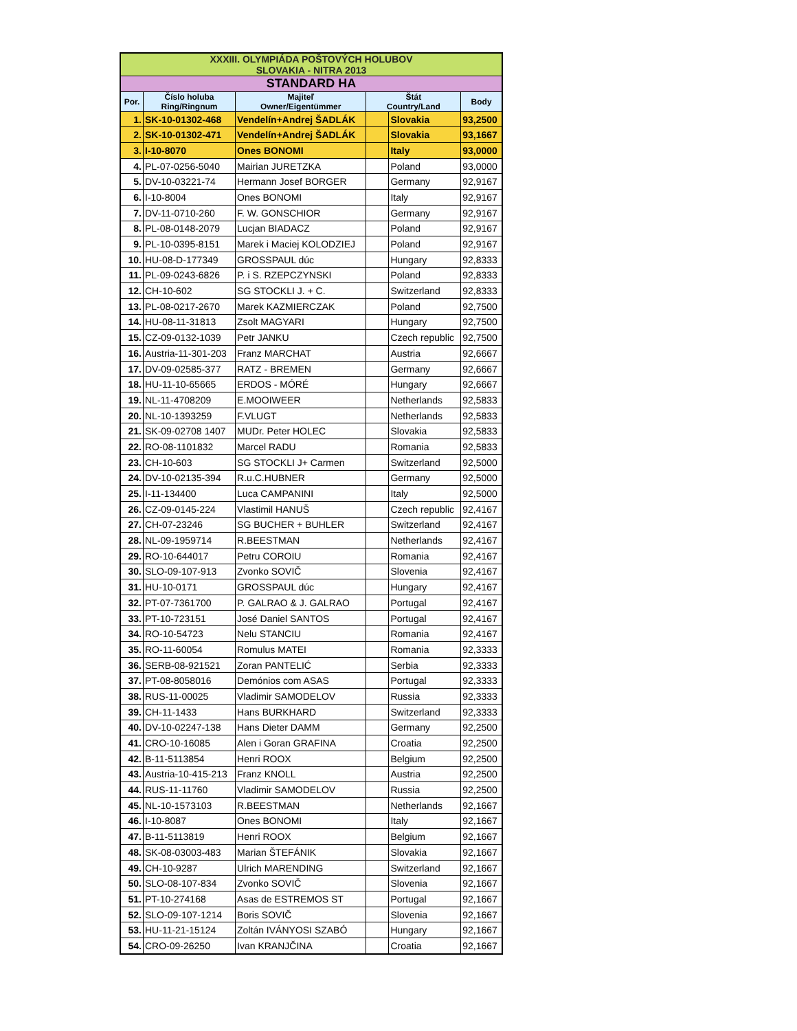| XXXIII. OLYMPIÁDA POŠTOVÝCH HOLUBOV SLOVAKIA - NITRA 2013 | | | | | |
| STANDARD HA | | | | | |
| Por. | Číslo holuba Ring/Ringnum | Majiteľ Owner/Eigentümmer | Štát Country/Land | | Body |
| 1. | SK-10-01302-468 | Vendelín+Andrej ŠADLÁK | | Slovakia | 93,2500 |
| 2. | SK-10-01302-471 | Vendelín+Andrej ŠADLÁK | | Slovakia | 93,1667 |
| 3. | I-10-8070 | Ones BONOMI | | Italy | 93,0000 |
| 4. | PL-07-0256-5040 | Mairian JURETZKA | | Poland | 93,0000 |
| 5. | DV-10-03221-74 | Hermann Josef BORGER | | Germany | 92,9167 |
| 6. | I-10-8004 | Ones BONOMI | | Italy | 92,9167 |
| 7. | DV-11-0710-260 | F. W. GONSCHIOR | | Germany | 92,9167 |
| 8. | PL-08-0148-2079 | Lucjan BIADACZ | | Poland | 92,9167 |
| 9. | PL-10-0395-8151 | Marek i Maciej KOLODZIEJ | | Poland | 92,9167 |
| 10. | HU-08-D-177349 | GROSSPAUL dúc | | Hungary | 92,8333 |
| 11. | PL-09-0243-6826 | P. i S. RZEPCZYNSKI | | Poland | 92,8333 |
| 12. | CH-10-602 | SG STOCKLI J. + C. | | Switzerland | 92,8333 |
| 13. | PL-08-0217-2670 | Marek KAZMIERCZAK | | Poland | 92,7500 |
| 14. | HU-08-11-31813 | Zsolt MAGYARI | | Hungary | 92,7500 |
| 15. | CZ-09-0132-1039 | Petr JANKU | | Czech republic | 92,7500 |
| 16. | Austria-11-301-203 | Franz MARCHAT | | Austria | 92,6667 |
| 17. | DV-09-02585-377 | RATZ - BREMEN | | Germany | 92,6667 |
| 18. | HU-11-10-65665 | ERDOS - MÓRÉ | | Hungary | 92,6667 |
| 19. | NL-11-4708209 | E.MOOIWEER | | Netherlands | 92,5833 |
| 20. | NL-10-1393259 | F.VLUGT | | Netherlands | 92,5833 |
| 21. | SK-09-02708 1407 | MUDr. Peter HOLEC | | Slovakia | 92,5833 |
| 22. | RO-08-1101832 | Marcel RADU | | Romania | 92,5833 |
| 23. | CH-10-603 | SG STOCKLI J+ Carmen | | Switzerland | 92,5000 |
| 24. | DV-10-02135-394 | R.u.C.HUBNER | | Germany | 92,5000 |
| 25. | I-11-134400 | Luca CAMPANINI | | Italy | 92,5000 |
| 26. | CZ-09-0145-224 | Vlastimil HANUŠ | | Czech republic | 92,4167 |
| 27. | CH-07-23246 | SG BUCHER + BUHLER | | Switzerland | 92,4167 |
| 28. | NL-09-1959714 | R.BEESTMAN | | Netherlands | 92,4167 |
| 29. | RO-10-644017 | Petru COROIU | | Romania | 92,4167 |
| 30. | SLO-09-107-913 | Zvonko SOVIČ | | Slovenia | 92,4167 |
| 31. | HU-10-0171 | GROSSPAUL dúc | | Hungary | 92,4167 |
| 32. | PT-07-7361700 | P. GALRAO & J. GALRAO | | Portugal | 92,4167 |
| 33. | PT-10-723151 | José Daniel SANTOS | | Portugal | 92,4167 |
| 34. | RO-10-54723 | Nelu STANCIU | | Romania | 92,4167 |
| 35. | RO-11-60054 | Romulus MATEI | | Romania | 92,3333 |
| 36. | SERB-08-921521 | Zoran PANTELIĆ | | Serbia | 92,3333 |
| 37. | PT-08-8058016 | Demónios com ASAS | | Portugal | 92,3333 |
| 38. | RUS-11-00025 | Vladimir SAMODELOV | | Russia | 92,3333 |
| 39. | CH-11-1433 | Hans BURKHARD | | Switzerland | 92,3333 |
| 40. | DV-10-02247-138 | Hans Dieter DAMM | | Germany | 92,2500 |
| 41. | CRO-10-16085 | Alen i Goran GRAFINA | | Croatia | 92,2500 |
| 42. | B-11-5113854 | Henri ROOX | | Belgium | 92,2500 |
| 43. | Austria-10-415-213 | Franz KNOLL | | Austria | 92,2500 |
| 44. | RUS-11-11760 | Vladimir SAMODELOV | | Russia | 92,2500 |
| 45. | NL-10-1573103 | R.BEESTMAN | | Netherlands | 92,1667 |
| 46. | I-10-8087 | Ones BONOMI | | Italy | 92,1667 |
| 47. | B-11-5113819 | Henri ROOX | | Belgium | 92,1667 |
| 48. | SK-08-03003-483 | Marian ŠTEFÁNIK | | Slovakia | 92,1667 |
| 49. | CH-10-9287 | Ulrich MARENDING | | Switzerland | 92,1667 |
| 50. | SLO-08-107-834 | Zvonko SOVIČ | | Slovenia | 92,1667 |
| 51. | PT-10-274168 | Asas de ESTREMOS ST | | Portugal | 92,1667 |
| 52. | SLO-09-107-1214 | Boris SOVIČ | | Slovenia | 92,1667 |
| 53. | HU-11-21-15124 | Zoltán IVÁNYOSI SZABÓ | | Hungary | 92,1667 |
| 54. | CRO-09-26250 | Ivan KRANJČINA | | Croatia | 92,1667 |